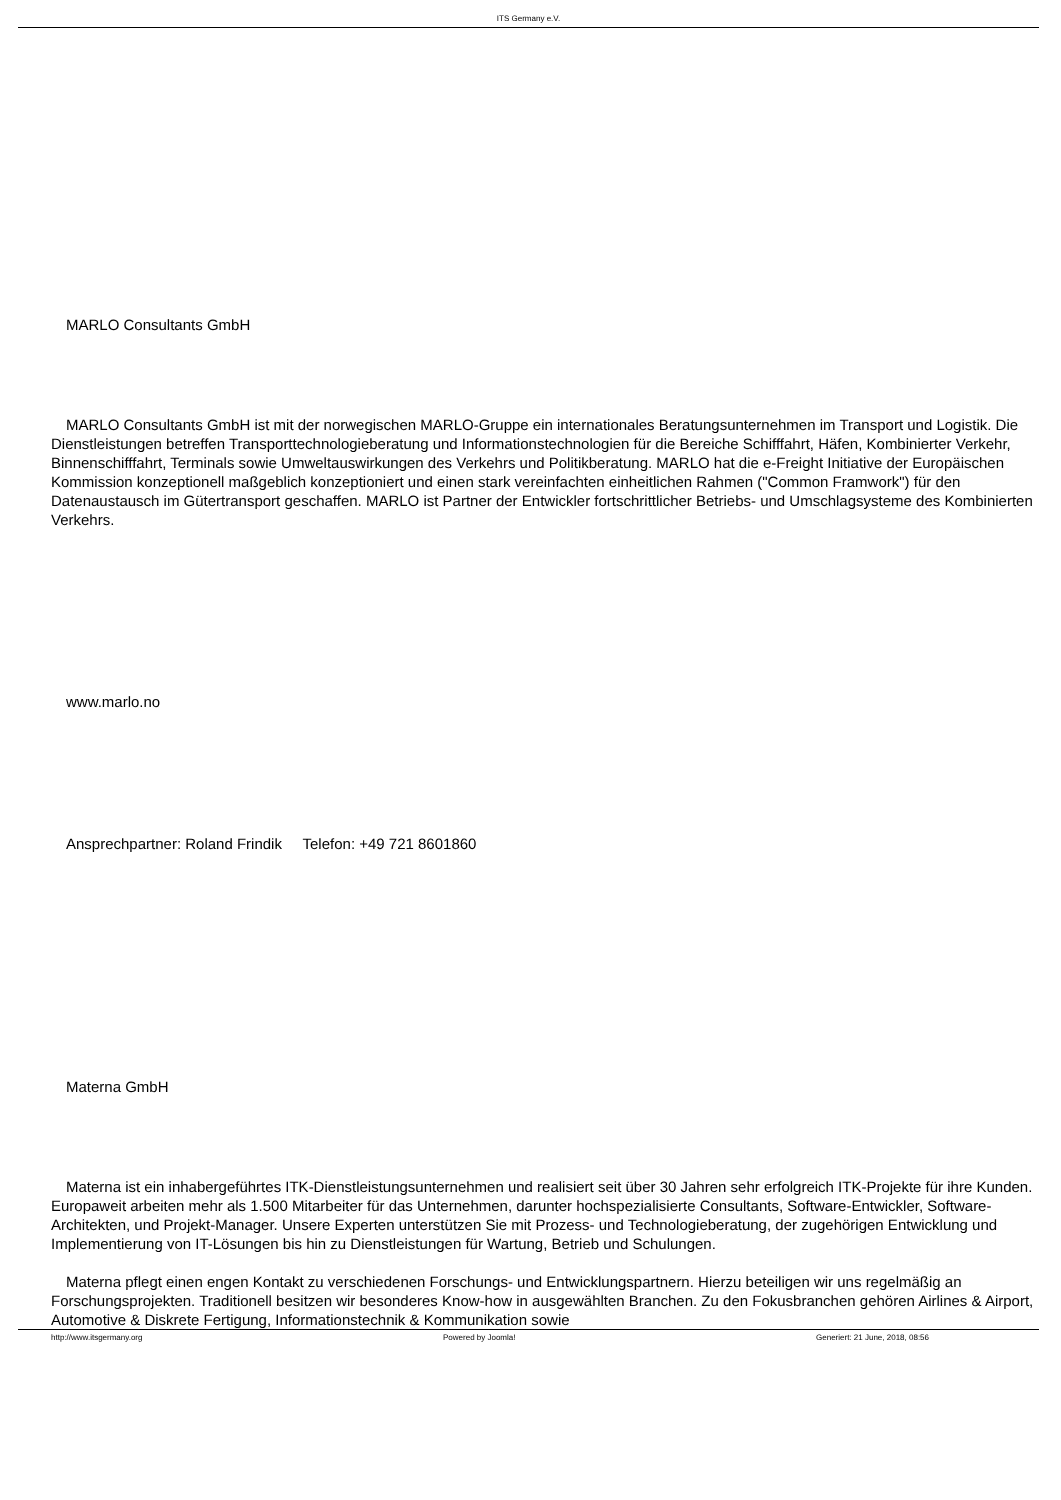ITS Germany e.V.
MARLO Consultants GmbH
MARLO Consultants GmbH ist mit der norwegischen MARLO-Gruppe ein internationales Beratungsunternehmen im Transport und Logistik. Die Dienstleistungen betreffen Transporttechnologieberatung und Informationstechnologien für die Bereiche Schifffahrt, Häfen, Kombinierter Verkehr, Binnenschifffahrt, Terminals sowie Umweltauswirkungen des Verkehrs und Politikberatung. MARLO hat die e-Freight Initiative der Europäischen Kommission konzeptionell maßgeblich konzeptioniert und einen stark vereinfachten einheitlichen Rahmen ("Common Framwork") für den Datenaustausch im Gütertransport geschaffen. MARLO ist Partner der Entwickler fortschrittlicher Betriebs- und Umschlagsysteme des Kombinierten Verkehrs.
www.marlo.no
Ansprechpartner: Roland Frindik Telefon: +49 721 8601860
Materna GmbH
Materna ist ein inhabergeführtes ITK-Dienstleistungsunternehmen und realisiert seit über 30 Jahren sehr erfolgreich ITK-Projekte für ihre Kunden. Europaweit arbeiten mehr als 1.500 Mitarbeiter für das Unternehmen, darunter hochspezialisierte Consultants, Software-Entwickler, Software-Architekten, und Projekt-Manager. Unsere Experten unterstützen Sie mit Prozess- und Technologieberatung, der zugehörigen Entwicklung und Implementierung von IT-Lösungen bis hin zu Dienstleistungen für Wartung, Betrieb und Schulungen.
Materna pflegt einen engen Kontakt zu verschiedenen Forschungs- und Entwicklungspartnern. Hierzu beteiligen wir uns regelmäßig an Forschungsprojekten. Traditionell besitzen wir besonderes Know-how in ausgewählten Branchen. Zu den Fokusbranchen gehören Airlines & Airport, Automotive & Diskrete Fertigung, Informationstechnik & Kommunikation sowie
http://www.itsgermany.org Powered by Joomla! Generiert: 21 June, 2018, 08:56